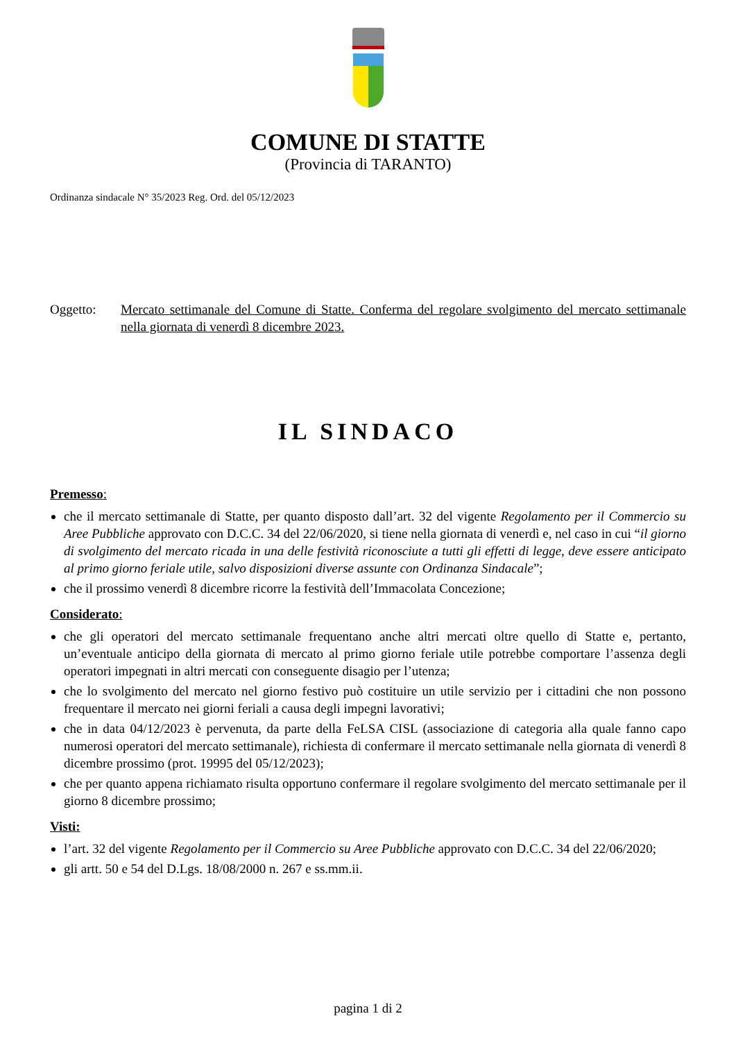COMUNE DI STATTE
(Provincia di TARANTO)
Ordinanza sindacale N° 35/2023 Reg. Ord. del 05/12/2023
Oggetto: Mercato settimanale del Comune di Statte. Conferma del regolare svolgimento del mercato settimanale nella giornata di venerdì 8 dicembre 2023.
IL SINDACO
Premesso:
che il mercato settimanale di Statte, per quanto disposto dall’art. 32 del vigente Regolamento per il Commercio su Aree Pubbliche approvato con D.C.C. 34 del 22/06/2020, si tiene nella giornata di venerdì e, nel caso in cui “il giorno di svolgimento del mercato ricada in una delle festività riconosciute a tutti gli effetti di legge, deve essere anticipato al primo giorno feriale utile, salvo disposizioni diverse assunte con Ordinanza Sindacale”;
che il prossimo venerdì 8 dicembre ricorre la festività dell’Immacolata Concezione;
Considerato:
che gli operatori del mercato settimanale frequentano anche altri mercati oltre quello di Statte e, pertanto, un’eventuale anticipo della giornata di mercato al primo giorno feriale utile potrebbe comportare l’assenza degli operatori impegnati in altri mercati con conseguente disagio per l’utenza;
che lo svolgimento del mercato nel giorno festivo può costituire un utile servizio per i cittadini che non possono frequentare il mercato nei giorni feriali a causa degli impegni lavorativi;
che in data 04/12/2023 è pervenuta, da parte della FeLSA CISL (associazione di categoria alla quale fanno capo numerosi operatori del mercato settimanale), richiesta di confermare il mercato settimanale nella giornata di venerdì 8 dicembre prossimo (prot. 19995 del 05/12/2023);
che per quanto appena richiamato risulta opportuno confermare il regolare svolgimento del mercato settimanale per il giorno 8 dicembre prossimo;
Visti:
l’art. 32 del vigente Regolamento per il Commercio su Aree Pubbliche approvato con D.C.C. 34 del 22/06/2020;
gli artt. 50 e 54 del D.Lgs. 18/08/2000 n. 267 e ss.mm.ii.
pagina 1 di 2